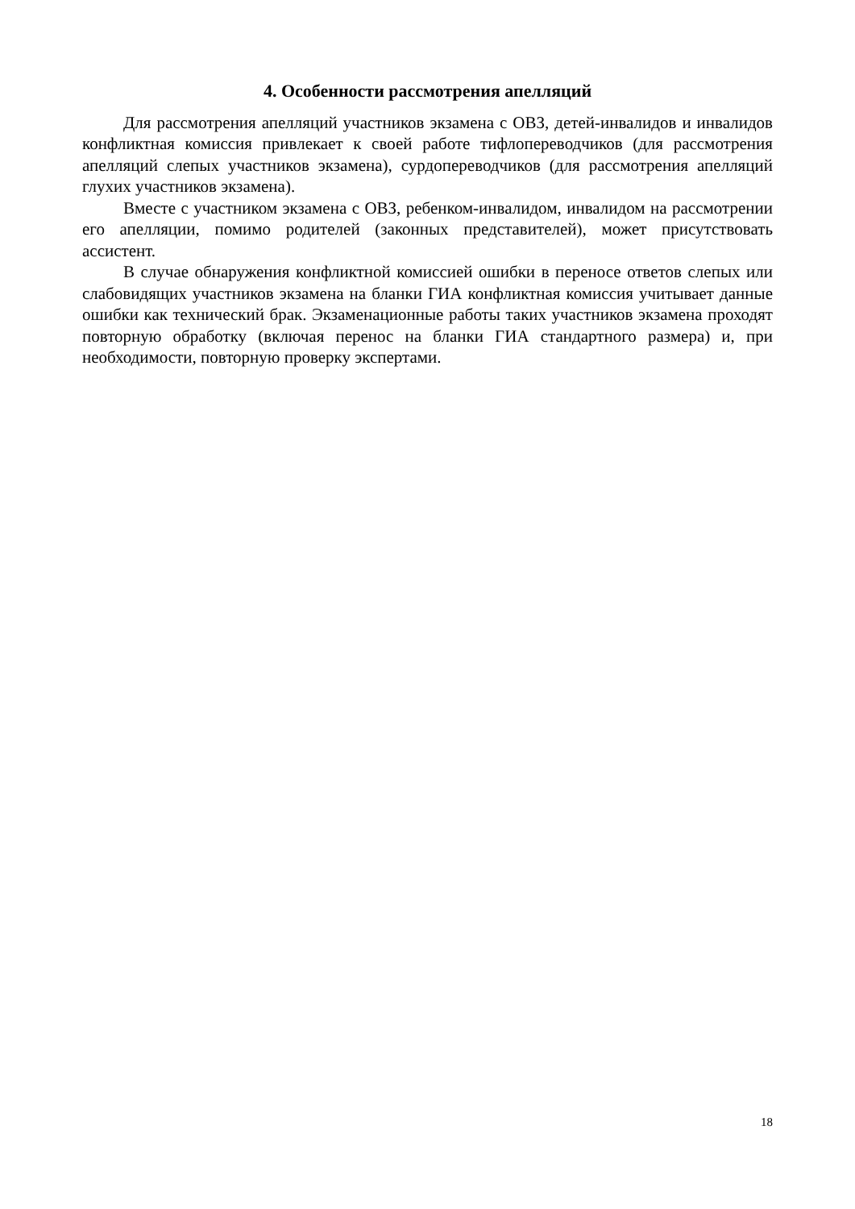4. Особенности рассмотрения апелляций
Для рассмотрения апелляций участников экзамена с ОВЗ, детей-инвалидов и инвалидов конфликтная комиссия привлекает к своей работе тифлопереводчиков (для рассмотрения апелляций слепых участников экзамена), сурдопереводчиков (для рассмотрения апелляций глухих участников экзамена).
Вместе с участником экзамена с ОВЗ, ребенком-инвалидом, инвалидом на рассмотрении его апелляции, помимо родителей (законных представителей), может присутствовать ассистент.
В случае обнаружения конфликтной комиссией ошибки в переносе ответов слепых или слабовидящих участников экзамена на бланки ГИА конфликтная комиссия учитывает данные ошибки как технический брак. Экзаменационные работы таких участников экзамена проходят повторную обработку (включая перенос на бланки ГИА стандартного размера) и, при необходимости, повторную проверку экспертами.
18